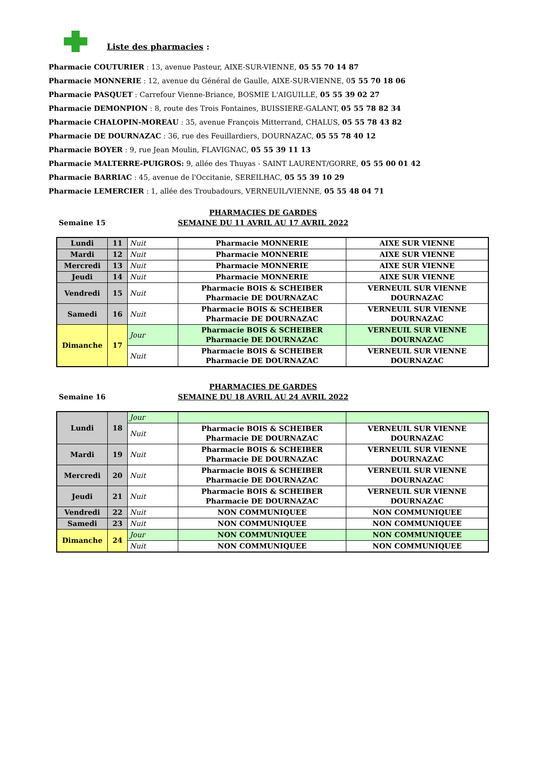Liste des pharmacies :
Pharmacie COUTURIER : 13, avenue Pasteur, AIXE-SUR-VIENNE, 05 55 70 14 87
Pharmacie MONNERIE : 12, avenue du Général de Gaulle, AIXE-SUR-VIENNE, 05 55 70 18 06
Pharmacie PASQUET : Carrefour Vienne-Briance, BOSMIE L'AIGUILLE, 05 55 39 02 27
Pharmacie DEMONPION : 8, route des Trois Fontaines, BUISSIERE-GALANT, 05 55 78 82 34
Pharmacie CHALOPIN-MOREAU : 35, avenue François Mitterrand, CHALUS, 05 55 78 43 82
Pharmacie DE DOURNAZAC : 36, rue des Feuillardiers, DOURNAZAC, 05 55 78 40 12
Pharmacie BOYER : 9, rue Jean Moulin, FLAVIGNAC, 05 55 39 11 13
Pharmacie MALTERRE-PUIGROS: 9, allée des Thuyas - SAINT LAURENT/GORRE, 05 55 00 01 42
Pharmacie BARRIAC : 45, avenue de l'Occitanie, SEREILHAC, 05 55 39 10 29
Pharmacie LEMERCIER : 1, allée des Troubadours, VERNEUIL/VIENNE, 05 55 48 04 71
Semaine 15
PHARMACIES DE GARDES
SEMAINE DU 11 AVRIL AU 17 AVRIL 2022
| Lundi | 11 | Nuit | Pharmacie MONNERIE | AIXE SUR VIENNE |
| Mardi | 12 | Nuit | Pharmacie MONNERIE | AIXE SUR VIENNE |
| Mercredi | 13 | Nuit | Pharmacie MONNERIE | AIXE SUR VIENNE |
| Jeudi | 14 | Nuit | Pharmacie MONNERIE | AIXE SUR VIENNE |
| Vendredi | 15 | Nuit | Pharmacie BOIS & SCHEIBER Pharmacie DE DOURNAZAC | VERNEUIL SUR VIENNE DOURNAZAC |
| Samedi | 16 | Nuit | Pharmacie BOIS & SCHEIBER Pharmacie DE DOURNAZAC | VERNEUIL SUR VIENNE DOURNAZAC |
| Dimanche | 17 | Jour | Pharmacie BOIS & SCHEIBER Pharmacie DE DOURNAZAC | VERNEUIL SUR VIENNE DOURNAZAC |
| | | Nuit | Pharmacie BOIS & SCHEIBER Pharmacie DE DOURNAZAC | VERNEUIL SUR VIENNE DOURNAZAC |
Semaine 16
PHARMACIES DE GARDES
SEMAINE DU 18 AVRIL AU 24 AVRIL 2022
| Lundi | 18 | Jour | | |
| | | Nuit | Pharmacie BOIS & SCHEIBER Pharmacie DE DOURNAZAC | VERNEUIL SUR VIENNE DOURNAZAC |
| Mardi | 19 | Nuit | Pharmacie BOIS & SCHEIBER Pharmacie DE DOURNAZAC | VERNEUIL SUR VIENNE DOURNAZAC |
| Mercredi | 20 | Nuit | Pharmacie BOIS & SCHEIBER Pharmacie DE DOURNAZAC | VERNEUIL SUR VIENNE DOURNAZAC |
| Jeudi | 21 | Nuit | Pharmacie BOIS & SCHEIBER Pharmacie DE DOURNAZAC | VERNEUIL SUR VIENNE DOURNAZAC |
| Vendredi | 22 | Nuit | NON COMMUNIQUEE | NON COMMUNIQUEE |
| Samedi | 23 | Nuit | NON COMMUNIQUEE | NON COMMUNIQUEE |
| Dimanche | 24 | Jour | NON COMMUNIQUEE | NON COMMUNIQUEE |
| | | Nuit | NON COMMUNIQUEE | NON COMMUNIQUEE |